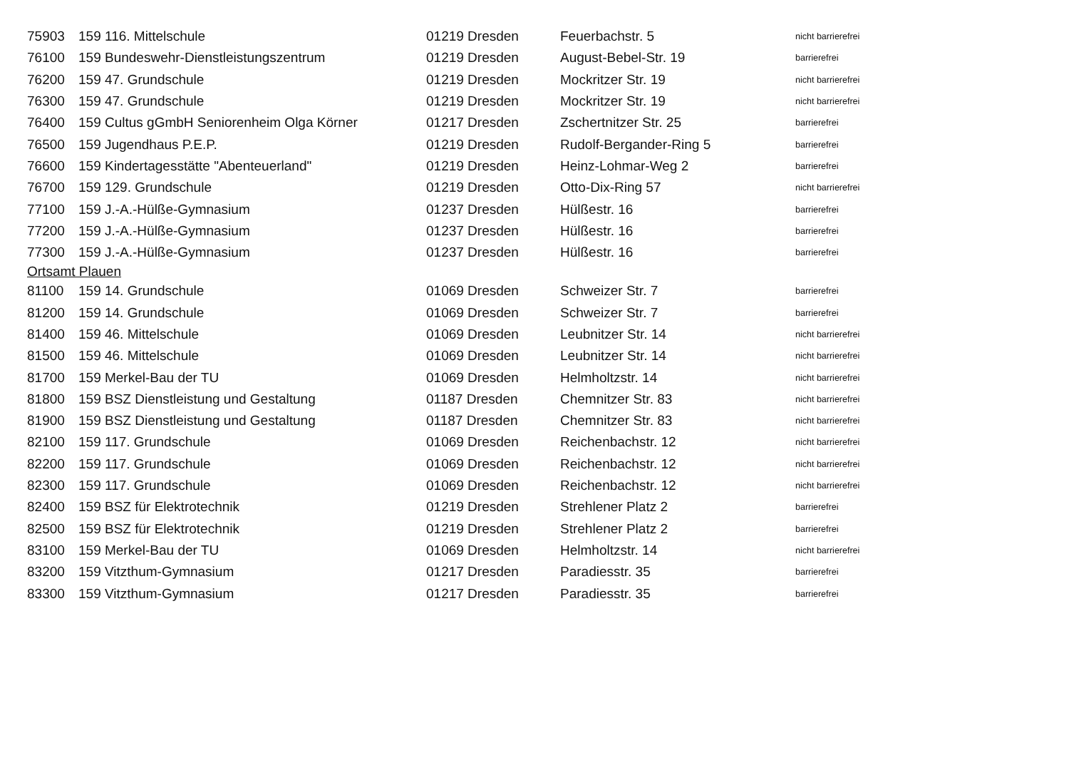| 75903 | 159 116. Mittelschule | 01219 Dresden | Feuerbachstr. 5 | nicht barrierefrei |
| 76100 | 159 Bundeswehr-Dienstleistungszentrum | 01219 Dresden | August-Bebel-Str. 19 | barrierefrei |
| 76200 | 159 47. Grundschule | 01219 Dresden | Mockritzer Str. 19 | nicht barrierefrei |
| 76300 | 159 47. Grundschule | 01219 Dresden | Mockritzer Str. 19 | nicht barrierefrei |
| 76400 | 159 Cultus gGmbH Seniorenheim Olga Körner | 01217 Dresden | Zschertnitzer Str. 25 | barrierefrei |
| 76500 | 159 Jugendhaus P.E.P. | 01219 Dresden | Rudolf-Bergander-Ring 5 | barrierefrei |
| 76600 | 159 Kindertagesstätte "Abenteuerland" | 01219 Dresden | Heinz-Lohmar-Weg 2 | barrierefrei |
| 76700 | 159 129. Grundschule | 01219 Dresden | Otto-Dix-Ring 57 | nicht barrierefrei |
| 77100 | 159 J.-A.-Hülße-Gymnasium | 01237 Dresden | Hülßestr. 16 | barrierefrei |
| 77200 | 159 J.-A.-Hülße-Gymnasium | 01237 Dresden | Hülßestr. 16 | barrierefrei |
| 77300 | 159 J.-A.-Hülße-Gymnasium | 01237 Dresden | Hülßestr. 16 | barrierefrei |
| Ortsamt Plauen | | | | |
| 81100 | 159 14. Grundschule | 01069 Dresden | Schweizer Str. 7 | barrierefrei |
| 81200 | 159 14. Grundschule | 01069 Dresden | Schweizer Str. 7 | barrierefrei |
| 81400 | 159 46. Mittelschule | 01069 Dresden | Leubnitzer Str. 14 | nicht barrierefrei |
| 81500 | 159 46. Mittelschule | 01069 Dresden | Leubnitzer Str. 14 | nicht barrierefrei |
| 81700 | 159 Merkel-Bau der TU | 01069 Dresden | Helmholtzstr. 14 | nicht barrierefrei |
| 81800 | 159 BSZ Dienstleistung und Gestaltung | 01187 Dresden | Chemnitzer Str. 83 | nicht barrierefrei |
| 81900 | 159 BSZ Dienstleistung und Gestaltung | 01187 Dresden | Chemnitzer Str. 83 | nicht barrierefrei |
| 82100 | 159 117. Grundschule | 01069 Dresden | Reichenbachstr. 12 | nicht barrierefrei |
| 82200 | 159 117. Grundschule | 01069 Dresden | Reichenbachstr. 12 | nicht barrierefrei |
| 82300 | 159 117. Grundschule | 01069 Dresden | Reichenbachstr. 12 | nicht barrierefrei |
| 82400 | 159 BSZ für Elektrotechnik | 01219 Dresden | Strehlener Platz 2 | barrierefrei |
| 82500 | 159 BSZ für Elektrotechnik | 01219 Dresden | Strehlener Platz 2 | barrierefrei |
| 83100 | 159 Merkel-Bau der TU | 01069 Dresden | Helmholtzstr. 14 | nicht barrierefrei |
| 83200 | 159 Vitzthum-Gymnasium | 01217 Dresden | Paradiesstr. 35 | barrierefrei |
| 83300 | 159 Vitzthum-Gymnasium | 01217 Dresden | Paradiesstr. 35 | barrierefrei |